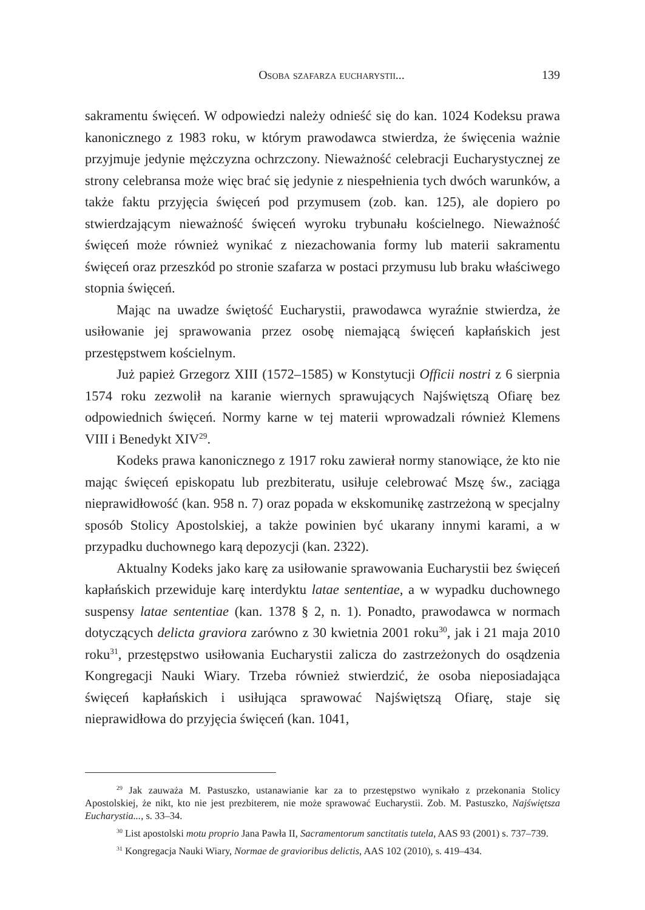Osoba szafarza eucharystii... 139
sakramentu święceń. W odpowiedzi należy odnieść się do kan. 1024 Kodeksu prawa kanonicznego z 1983 roku, w którym prawodawca stwierdza, że święcenia ważnie przyjmuje jedynie mężczyzna ochrzczony. Nieważność celebracji Eucharystycznej ze strony celebransa może więc brać się jedynie z niespełnienia tych dwóch warunków, a także faktu przyjęcia święceń pod przymusem (zob. kan. 125), ale dopiero po stwierdzającym nieważność święceń wyroku trybunału kościelnego. Nieważność święceń może również wynikać z niezachowania formy lub materii sakramentu święceń oraz przeszkód po stronie szafarza w postaci przymusu lub braku właściwego stopnia święceń.
Mając na uwadze świętość Eucharystii, prawodawca wyraźnie stwierdza, że usiłowanie jej sprawowania przez osobę niemającą święceń kapłańskich jest przestępstwem kościelnym.
Już papież Grzegorz XIII (1572–1585) w Konstytucji Officii nostri z 6 sierpnia 1574 roku zezwolił na karanie wiernych sprawujących Najświętszą Ofiarę bez odpowiednich święceń. Normy karne w tej materii wprowadzali również Klemens VIII i Benedykt XIV<sup>29</sup>.
Kodeks prawa kanonicznego z 1917 roku zawierał normy stanowiące, że kto nie mając święceń episkopatu lub prezbiteratu, usiłuje celebrować Mszę św., zaciąga nieprawidłowość (kan. 958 n. 7) oraz popada w ekskomunikę zastrzeżoną w specjalny sposób Stolicy Apostolskiej, a także powinien być ukarany innymi karami, a w przypadku duchownego karą depozycji (kan. 2322).
Aktualny Kodeks jako karę za usiłowanie sprawowania Eucharystii bez święceń kapłańskich przewiduje karę interdyktu latae sententiae, a w wypadku duchownego suspensy latae sententiae (kan. 1378 § 2, n. 1). Ponadto, prawodawca w normach dotyczących delicta graviora zarówno z 30 kwietnia 2001 roku<sup>30</sup>, jak i 21 maja 2010 roku<sup>31</sup>, przestępstwo usiłowania Eucharystii zalicza do zastrzeżonych do osądzenia Kongregacji Nauki Wiary. Trzeba również stwierdzić, że osoba nieposiadająca święceń kapłańskich i usiłująca sprawować Najświętszą Ofiarę, staje się nieprawidłowa do przyjęcia święceń (kan. 1041,
<sup>29</sup> Jak zauważa M. Pastuszko, ustanawianie kar za to przestępstwo wynikało z przekonania Stolicy Apostolskiej, że nikt, kto nie jest prezbiterem, nie może sprawować Eucharystii. Zob. M. Pastuszko, Najświętsza Eucharystia..., s. 33–34.
<sup>30</sup> List apostolski motu proprio Jana Pawła II, Sacramentorum sanctitatis tutela, AAS 93 (2001) s. 737–739.
<sup>31</sup> Kongregacja Nauki Wiary, Normae de gravioribus delictis, AAS 102 (2010), s. 419–434.